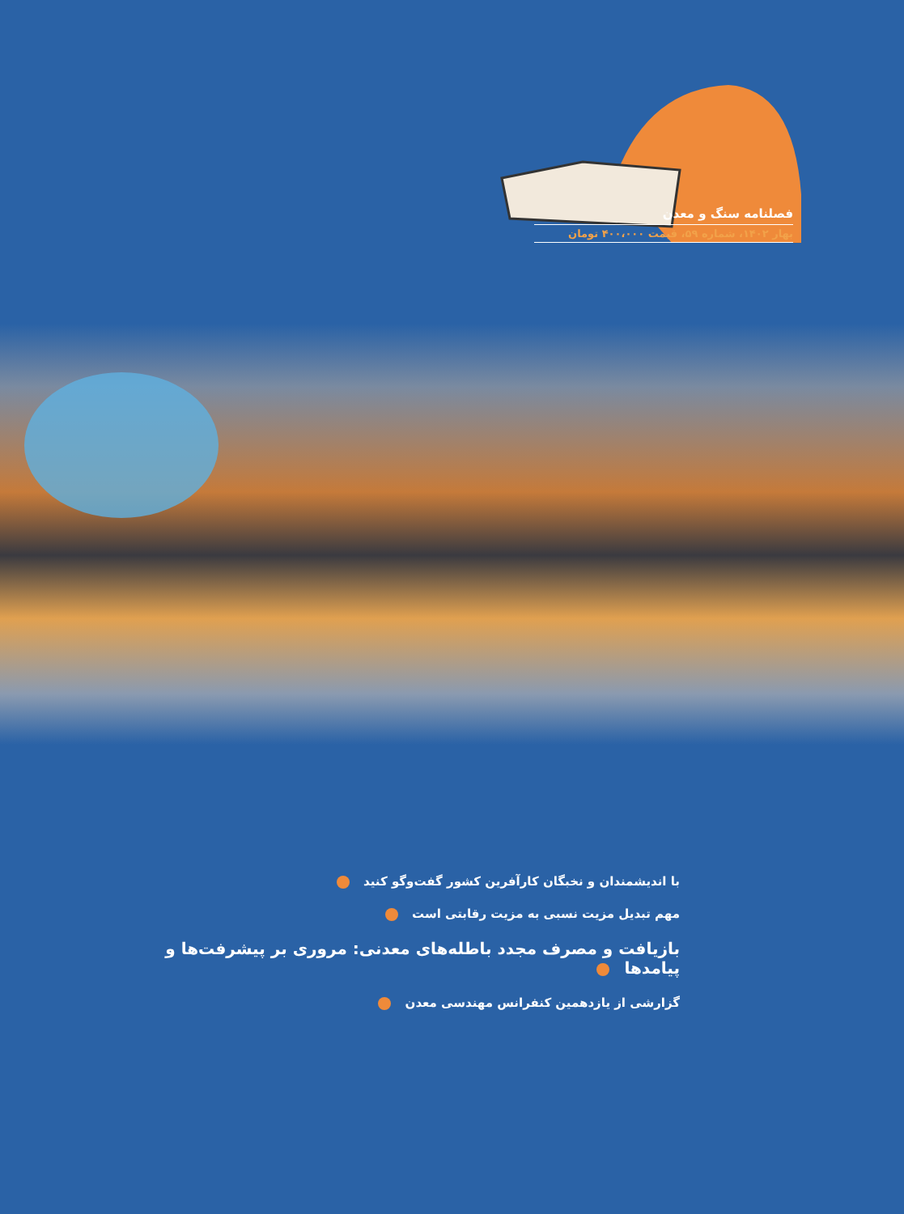فصلنامه سنگ و معدن
بهار ۱۴۰۲، شماره ۵۹، قیمت ۴۰۰،۰۰۰ تومان
با اندیشمندان و نخبگان کارآفرین کشور گفت‌وگو کنید
مهم تبدیل مزیت نسبی به مزیت رقابتی است
بازیافت و مصرف مجدد باطله‌های معدنی: مروری بر پیشرفت‌ها و پیامدها
گزارشی از یازدهمین کنفرانس مهندسی معدن